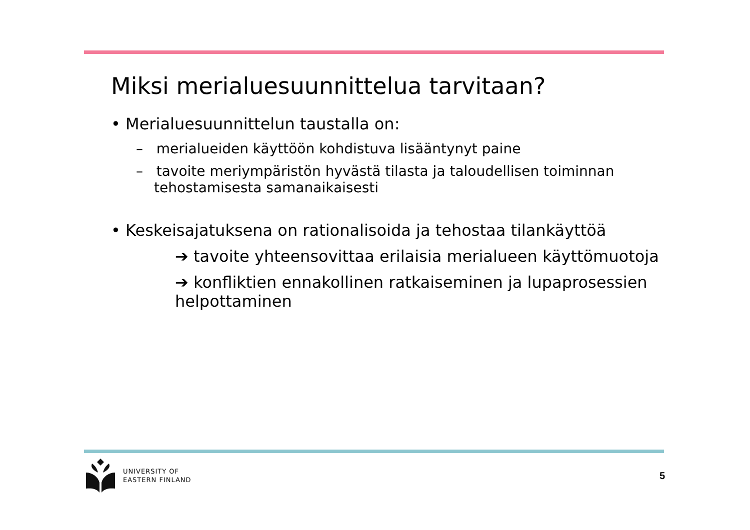Miksi merialuesuunnittelua tarvitaan?
• Merialuesuunnittelun taustalla on:
– merialueiden käyttöön kohdistuva lisääntynyt paine
– tavoite meriympäristön hyvästä tilasta ja taloudellisen toiminnan tehostamisesta samanaikaisesti
• Keskeisajatuksena on rationalisoida ja tehostaa tilankäyttöä
➔ tavoite yhteensovittaa erilaisia merialueen käyttömuotoja
➔ konfliktien ennakollinen ratkaiseminen ja lupaprosessien helpottaminen
UNIVERSITY OF
EASTERN FINLAND
5